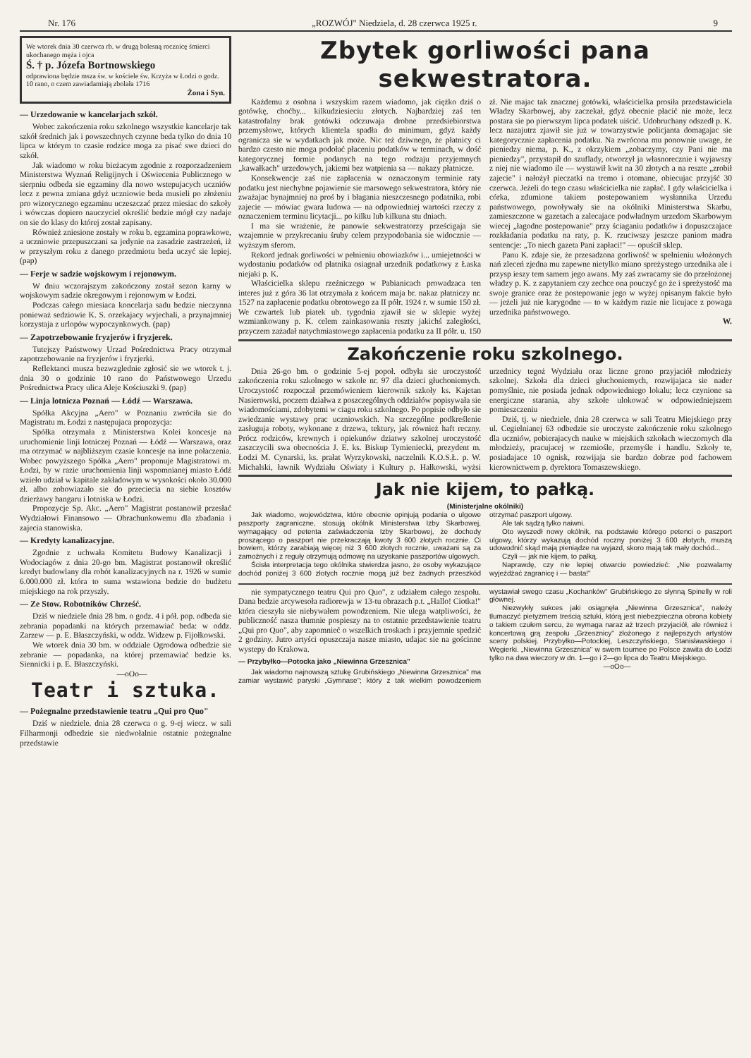Nr. 176 „ROZWÓJ" Niedziela, d. 28 czerwca 1925 r. 9
We wtorek dnia 30 czerwca rb. w drugą bolesną rocznicę śmierci ukochanego męża i ojca
Ś. † p. Józefa Bortnowskiego
odprawiona będzie msza św. w kościele św. Krzyża w Łodzi o godz. 10 rano, o czem zawiadamiają zbolała 1716
Żona i Syn.
— Urzedowanie w kancelarjach szkół.
Wobec zakończenia roku szkolnego wszystkie kancelarje tak szkół średnich jak i powszechnych czynne beda tylko do dnia 10 lipca w którym to czasie rodzice moga za pisać swe dzieci do szkół.
Jak wiadomo w roku bieżacym zgodnie z rozporzadzeniem Ministerstwa Wyznań Religijnych i Oświecenia Publicznego w sierpniu odbeda sie egzaminy dla nowo wstepujacych uczniów lecz z pewna zmiana gdyż uczniowie beda musieli po złożeniu pro wizorycznego egzaminu uczeszczać przez miesiac do szkoły i wówczas dopiero nauczyciel określić bedzie mógł czy nadaje on sie do klasy do której został zapisany.
Również zniesione zostały w roku b. egzamina poprawkowe, a uczniowie przepuszczani sa jedynie na zasadzie zastrzeżeń, iż w przyszłym roku z danego przedmiotu beda uczyć sie lepiej. (pap)
— Ferje w sadzie wojskowym i rejonowym.
W dniu wczorajszym zakończony został sezon karny w wojskowym sadzie okregowym i rejonowym w Łodzi.
Podczas całego miesiaca koncelarja sadu bedzie nieczynna ponieważ sedziowie K. S. orzekajacy wyjechali, a przynajmniej korzystaja z urlopów wypoczynkowych. (pap)
— Zapotrzebowanie fryzjerów i fryzjerek.
Tutejszy Państwowy Urzad Pośrednictwa Pracy otrzymał zapotrzebowanie na fryzjerów i fryzjerki.
Reflektanci musza bezwzglednie zgłosić sie we wtorek t. j. dnia 30 o godzinie 10 rano do Państwowego Urzedu Pośrednictwa Pracy ulica Aleje Kościuszki 9. (pap)
— Linja lotnicza Poznań — Łódź — Warszawa.
Spółka Akcyjna „Aero" w Poznaniu zwróciła sie do Magistratu m. Łodzi z następujaca propozycja:
Spółka otrzymała z Ministerstwa Kolei koncesje na uruchomienie linji lotniczej Poznań — Łódź — Warszawa, oraz ma otrzymać w najbliższym czasie koncesje na inne połaczenia. Wobec powyższego Spółka „Aero" proponuje Magistratowi m. Łodzi, by w razie uruchomienia linji wspomnianej miasto Łódź wzieło udział w kapitale zakładowym w wysokości około 30.000 zł. albo zobowiazało sie do przeciecia na siebie kosztów dzierżawy hangaru i lotniska w Łodzi.
Propozycje Sp. Akc. „Aero" Magistrat postanowił przesłać Wydziałowi Finansowo — Obrachunkowemu dla zbadania i zajecia stanowiska.
— Kredyty kanalizacyjne.
Zgodnie z uchwała Komitetu Budowy Kanalizacji i Wodociagów z dnia 20-go bm. Magistrat postanowił określić kredyt budowlany dla robót kanalizacyjnych na r. 1926 w sumie 6.000.000 zł. która to suma wstawiona bedzie do budżetu miejskiego na rok przyszły.
— Ze Stow. Robotników Chrześć.
Dziś w niedziele dnia 28 bm. o godz. 4 i pół. pop. odbeda sie zebrania popadanki na których przemawiać beda: w oddz. Zarzew — p. E. Błaszczyński, w oddz. Widzew p. Fijołkowski.
We wtorek dnia 30 bm. w oddziale Ogrodowa odbedzie sie zebranie — popadanka, na której przemawiać bedzie ks. Siennicki i p. E. Błaszczyński.
—oOo—
Teatr i sztuka.
— Pożegnalne przedstawienie teatru „Qui pro Quo"
Dziś w niedziele. dnia 28 czerwca o g. 9-ej wiecz. w sali Filharmonji odbedzie sie niedwołalnie ostatnie pożegnalne przedstawie
Zbytek gorliwości pana sekwestratora.
Każdemu z osobna i wszyskim razem wiadomo, jak ciężko dziś o gotówkę, choćby... kilkudziesieciu złotych. Najbardziej zaś ten katastrofalny brak gotówki odczuwaja drobne przedsiebiorstwa przemysłowe, których klientela spadła do minimum, gdyż każdy ogranicza sie w wydatkach jak może. Nic też dziwnego, że płatnicy ci bardzo czesto nie moga podołać płaceniu podatków w terminach, w dość kategorycznej formie podanych na tego rodzaju przyjemnych „kawałkach" urzedowych, jakiemi bez watpienia sa — nakazy płatnicze.
Konsekwencje zaś nie zapłacenia w oznaczonym terminie raty podatku jest niechybne pojawienie sie marsowego sekwestratora, który nie zważajac bynajmniej na proś by i błagania nieszczesnego podatnika, robi zajecie — mówiac gwara ludowa — na odpowiedniej wartości rzeczy z oznaczeniem terminu licytacji... po kilku lub kilkuna stu dniach.
I ma sie wrażenie, że panowie sekwestratorzy prześcigaja sie wzajemnie w przykrecaniu śruby celem przypodobania sie widocznie — wyższym sferom.
Rekord jednak gorliwości w pełnieniu obowiazków i... umiejetności w wydostaniu podatków od płatnika osiagnał urzednik podatkowy z Łaska niejaki p. K.
Właścicielka sklepu rzeźniczego w Pabianicach prowadzaca ten interes już z góra 36 lat otrzymała z końcem maja br. nakaz płatniczy nr. 1527 na zapłacenie podatku obrotowego za II półr. 1924 r. w sumie 150 zł. We czwartek lub piatek ub. tygodnia zjawił sie w sklepie wyżej wzmiankowany p. K. celem zainkasowania reszty jakichś zaległości, przyczem zażadał natychmiastowego zapłacenia podatku za II półr. u. 150 zł. Nie majac tak znacznej gotówki, właścicielka prosiła przedstawiciela Władzy Skarbowej, aby zaczekał, gdyż obecnie płacić nie może, lecz postara sie po pierwszym lipca podatek uiścić. Udobruchany odszedł p. K. lecz nazajutrz zjawił sie już w towarzystwie policjanta domagajac sie kategorycznie zapłacenia podatku. Na zwrócona mu ponownie uwage, że pieniedzy niema, p. K., z okrzykiem „zobaczymy, czy Pani nie ma pieniedzy", przystapił do szuflady, otworzył ja własnorecznie i wyjawszy z niej nie wiadomo ile — wystawił kwit na 30 złotych a na reszte „zrobił zajecie" i nałożył pieczatki na tremo i otomane, obiecujac przyjść 30 czerwca. Jeżeli do tego czasu właścicielka nie zapłać. I gdy właścicielka i córka, zdumione takiem postepowaniem wysłannika Urzedu państwowego, powoływały sie na okólniki Ministerstwa Skarbu, zamieszczone w gazetach a zalecajace podwładnym urzedom Skarbowym wiecej „łagodne postepowanie" przy ściaganiu podatków i dopuszczajace rozkładania podatku na raty, p. K. rzuciwszy jeszcze paniom madra sentencje: „To niech gazeta Pani zapłaci!" — opuścił sklep.
Panu K. zdaje sie, że przesadzona gorliwość w spełnieniu włożonych nań zleceń zjedna mu zapewne nietylko miano spreżystego urzednika ale i przysp ieszy tem samem jego awans. My zaś zwracamy sie do przełożonej władzy p. K. z zapytaniem czy zechce ona pouczyć go że i spreżystość ma swoje granice oraz że postepowanie jego w wyżej opisanym fakcie było — jeżeli już nie karygodne — to w każdym razie nie licujace z powaga urzednika państwowego.
W.
Zakończenie roku szkolnego.
Dnia 26-go bm. o godzinie 5-ej popoł. odbyła sie uroczystość zakończenia roku szkolnego w szkole nr. 97 dla dzieci głuchoniemych. Uroczystość rozpoczał przemówieniem kierownik szkoły ks. Kajetan Nasierowski, poczem działwa z poszczególnych oddziałów popisywała sie wiadomościami, zdobytemi w ciagu roku szkolnego. Po popisie odbyło sie zwiedzanie wystawy prac uczniowskich. Na szczególne podkreślenie zasługuja roboty, wykonane z drzewa, tektury, jak również haft reczny. Prócz rodziców, krewnych i opiekunów dziatwy szkolnej uroczystość zaszczycili swa obecnościa J. E. ks. Biskup Tymieniecki, prezydent m. Łodzi M. Cynarski, ks. prałat Wyrzykowski, naczelnik K.O.S.Ł. p. W. Michalski, ławnik Wydziału Oświaty i Kultury p. Hałkowski, wyżsi urzednicy tegoż Wydziału oraz liczne grono przyjaciół młodzieży szkolnej. Szkoła dla dzieci głuchoniemych, rozwijajaca sie nader pomyślnie, nie posiada jednak odpowiedniego lokalu; lecz czynione sa energiczne starania, aby szkołe ulokować w odpowiedniejszem pomieszczeniu
Dziś, tj. w niedziele, dnia 28 czerwca w sali Teatru Miejskiego przy ul. Cegielnianej 63 odbedzie sie uroczyste zakończenie roku szkolnego dla uczniów, pobierajacych nauke w miejskich szkołach wieczornych dla młodzieży, pracujacej w rzemiośle, przemyśle i handlu. Szkoły te, posiadajace 10 ognisk, rozwijaja sie bardzo dobrze pod fachowem kierownictwem p. dyrektora Tomaszewskiego.
Jak nie kijem, to pałką.
(Ministerjalne okólniki)
Jak wiadomo, województwa, które obecnie opinjują podania o ulgowe paszporty zagraniczne, stosują okólnik Ministerstwa Izby Skarbowej, wymagający od petenta zaświadczenia Izby Skarbowej, że dochody proszącego o paszport nie przekraczają kwoty 3 600 złotych rocznie. Ci bowiem, którzy zarabiają więcej niż 3 600 złotych rocznie, uważani są za zamożnych i z reguły otrzymują odmowę na uzyskanie paszportów ulgowych.
Ścisła interpretacja tego okólnika stwierdza jasno, że osoby wykazujące dochód poniżej 3 600 złotych rocznie mogą już bez żadnych przeszkód otrzymać paszport ulgowy.
Ale tak sądzą tylko naiwni.
Oto wyszedł nowy okólnik, na podstawie którego petenci o paszport ulgowy, którzy wykazują dochód roczny poniżej 3 600 złotych, muszą udowodnić skąd mają pieniądze na wyjazd, skoro mają tak mały dochód...
Czyli — jak nie kijem, to pałką.
Naprawdę, czy nie lepiej otwarcie powiedzieć: „Nie pozwalamy wyjeżdżać zagranicę i — basta!"
nie sympatycznego teatru Qui pro Quo", z udziałem całego zespołu. Dana bedzie arcywesoła radiorewja w 13-tu obrazach p.t. „Hallo! Ciotka!" która cieszyła sie niebywałem powodzeniem. Nie ulega watpliwości, że publiczność nasza tłumnie pospieszy na to ostatnie przedstawienie teatru „Qui pro Quo", aby zapomnieć o wszelkich troskach i przyjemnie spedzić 2 godziny. Jutro artyści opuszczaja nasze miasto, udajac sie na gościnne wystepy do Krakowa.
— Przybyłko—Potocka jako „Niewinna Grzesznica"
Jak wiadomo najnowszą sztukę Grubińskiego „Niewinna Grzesznica" ma zamiar wystawić paryski „Gymnase"; który z tak wielkim powodzeniem wystawiał swego czasu „Kochanków" Grubińskiego ze słynną Spinelly w roli głównej.
Niezwykły sukces jaki osiągnęła „Niewinna Grzesznica", należy tłumaczyć pietyzmem treścią sztuki, którą jest niebezpieczna obrona kobiety o takiem czułem sercu, że wymaga naraz aż trzech przyjaciół, ale również i koncertową grą zespołu „Grzesznicy" złożonego z najlepszych artystów sceny polskiej. Przybyłko—Potockiej, Leszczyńskiego, Stanisławskiego i Węgierki. „Niewinna Grzesznica" w swem tournee po Polsce zawita do Łodzi tylko na dwa wieczory w dn. 1—go i 2—go lipca do Teatru Miejskiego.
—oOo—